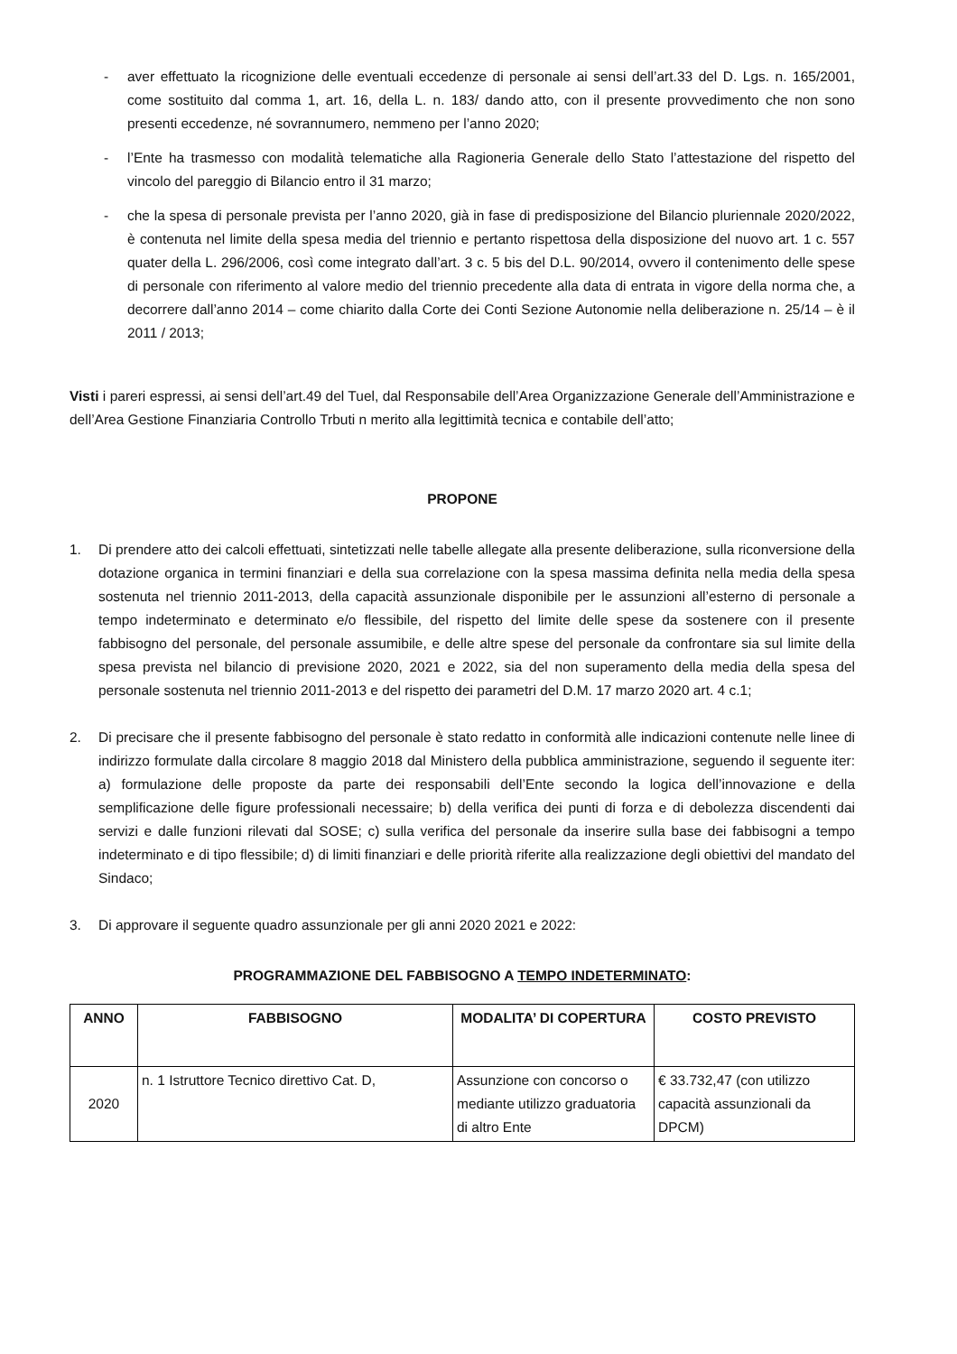- aver effettuato la ricognizione delle eventuali eccedenze di personale ai sensi dell’art.33 del D. Lgs. n. 165/2001, come sostituito dal comma 1, art. 16, della L. n. 183/ dando atto, con il presente provvedimento che non sono presenti eccedenze, né sovrannumero, nemmeno per l’anno 2020;
- l’Ente ha trasmesso con modalità telematiche alla Ragioneria Generale dello Stato l’attestazione del rispetto del vincolo del pareggio di Bilancio entro il 31 marzo;
- che la spesa di personale prevista per l’anno 2020, già in fase di predisposizione del Bilancio pluriennale 2020/2022, è contenuta nel limite della spesa media del triennio e pertanto rispettosa della disposizione del nuovo art. 1 c. 557 quater della L. 296/2006, così come integrato dall’art. 3 c. 5 bis del D.L. 90/2014, ovvero il contenimento delle spese di personale con riferimento al valore medio del triennio precedente alla data di entrata in vigore della norma che, a decorrere dall’anno 2014 – come chiarito dalla Corte dei Conti Sezione Autonomie nella deliberazione n. 25/14 – è il 2011 / 2013;
Visti i pareri espressi, ai sensi dell’art.49 del Tuel, dal Responsabile dell’Area Organizzazione Generale dell’Amministrazione e dell’Area Gestione Finanziaria Controllo Trbuti n merito alla legittimità tecnica e contabile dell’atto;
PROPONE
1. Di prendere atto dei calcoli effettuati, sintetizzati nelle tabelle allegate alla presente deliberazione, sulla riconversione della dotazione organica in termini finanziari e della sua correlazione con la spesa massima definita nella media della spesa sostenuta nel triennio 2011-2013, della capacità assunzionale disponibile per le assunzioni all’esterno di personale a tempo indeterminato e determinato e/o flessibile, del rispetto del limite delle spese da sostenere con il presente fabbisogno del personale, del personale assumibile, e delle altre spese del personale da confrontare sia sul limite della spesa prevista nel bilancio di previsione 2020, 2021 e 2022, sia del non superamento della media della spesa del personale sostenuta nel triennio 2011-2013 e del rispetto dei parametri del D.M. 17 marzo 2020 art. 4 c.1;
2. Di precisare che il presente fabbisogno del personale è stato redatto in conformità alle indicazioni contenute nelle linee di indirizzo formulate dalla circolare 8 maggio 2018 dal Ministero della pubblica amministrazione, seguendo il seguente iter: a) formulazione delle proposte da parte dei responsabili dell’Ente secondo la logica dell’innovazione e della semplificazione delle figure professionali necessaire; b) della verifica dei punti di forza e di debolezza discendenti dai servizi e dalle funzioni rilevati dal SOSE; c) sulla verifica del personale da inserire sulla base dei fabbisogni a tempo indeterminato e di tipo flessibile; d) di limiti finanziari e delle priorità riferite alla realizzazione degli obiettivi del mandato del Sindaco;
3. Di approvare il seguente quadro assunzionale per gli anni 2020 2021 e 2022:
PROGRAMMAZIONE DEL FABBISOGNO A TEMPO INDETERMINATO:
| ANNO | FABBISOGNO | MODALITA’ DI COPERTURA | COSTO PREVISTO |
| --- | --- | --- | --- |
| 2020 | n. 1 Istruttore Tecnico direttivo Cat. D, | Assunzione con concorso o mediante utilizzo graduatoria di altro Ente | € 33.732,47 (con utilizzo capacità assunzionali da DPCM) |